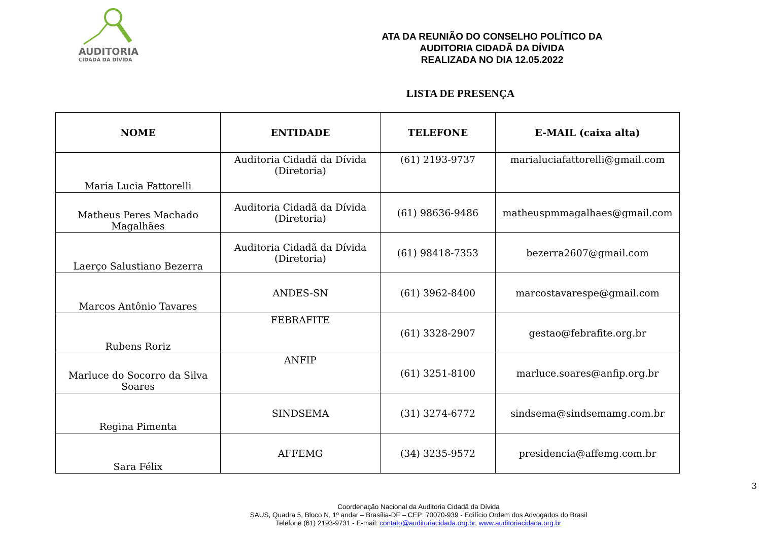AUDITORIA
CIDADÃ DA DÍVIDA
ATA DA REUNIÃO DO CONSELHO POLÍTICO DA
AUDITORIA CIDADÃ DA DÍVIDA
REALIZADA NO DIA 12.05.2022
LISTA DE PRESENÇA
| NOME | ENTIDADE | TELEFONE | E-MAIL (caixa alta) |
| --- | --- | --- | --- |
| Maria Lucia Fattorelli | Auditoria Cidadã da Dívida (Diretoria) | (61) 2193-9737 | marialuciafattorelli@gmail.com |
| Matheus Peres Machado Magalhães | Auditoria Cidadã da Dívida (Diretoria) | (61) 98636-9486 | matheuspmmagalhaes@gmail.com |
| Laerço Salustiano Bezerra | Auditoria Cidadã da Dívida (Diretoria) | (61) 98418-7353 | bezerra2607@gmail.com |
| Marcos Antônio Tavares | ANDES-SN | (61) 3962-8400 | marcostavarespe@gmail.com |
| Rubens Roriz | FEBRAFITE | (61) 3328-2907 | gestao@febrafite.org.br |
| Marluce do Socorro da Silva Soares | ANFIP | (61) 3251-8100 | marluce.soares@anfip.org.br |
| Regina Pimenta | SINDSEMA | (31) 3274-6772 | sindsema@sindsemamg.com.br |
| Sara Félix | AFFEMG | (34) 3235-9572 | presidencia@affemg.com.br |
Coordenação Nacional da Auditoria Cidadã da Dívida
SAUS, Quadra 5, Bloco N, 1º andar – Brasília-DF – CEP: 70070-939 - Edifício Ordem dos Advogados do Brasil
Telefone (61) 2193-9731 - E-mail: contato@auditoriacidada.org.br, www.auditoriacidada.org.br
3